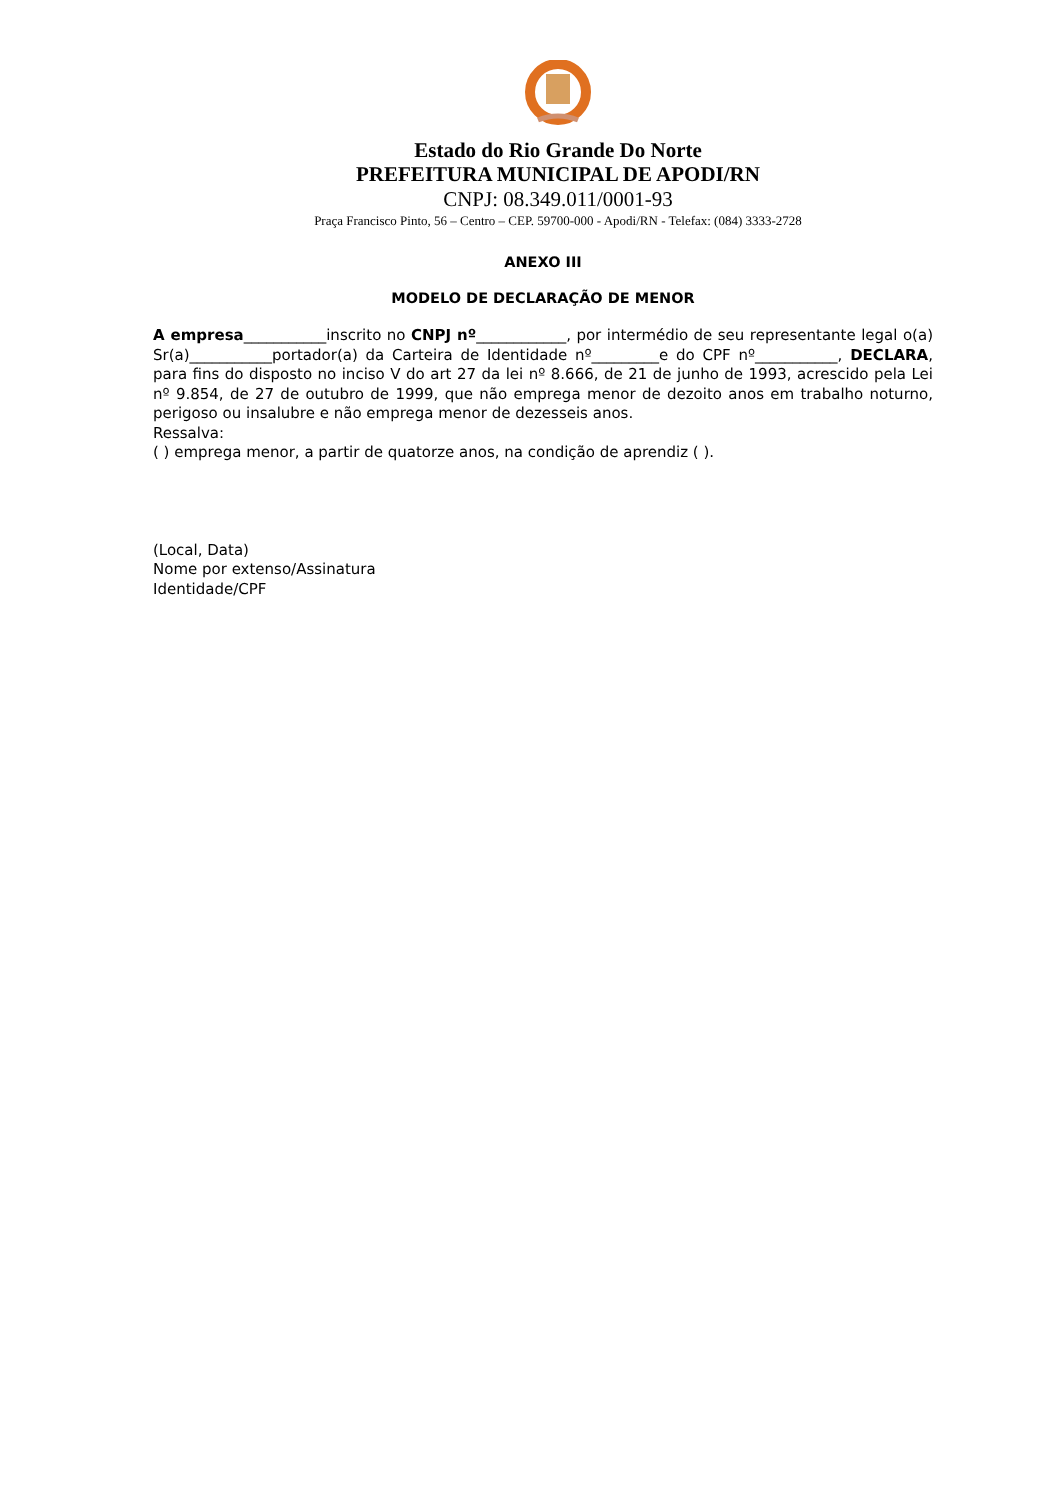Estado do Rio Grande Do Norte
PREFEITURA MUNICIPAL DE APODI/RN
CNPJ: 08.349.011/0001-93
Praça Francisco Pinto, 56 – Centro – CEP. 59700-000 - Apodi/RN - Telefax: (084) 3333-2728
ANEXO III
MODELO DE DECLARAÇÃO DE MENOR
A empresa___________inscrito no CNPJ nº____________, por intermédio de seu representante legal o(a) Sr(a)___________portador(a) da Carteira de Identidade nº_________e do CPF nº___________, DECLARA, para fins do disposto no inciso V do art 27 da lei nº 8.666, de 21 de junho de 1993, acrescido pela Lei nº 9.854, de 27 de outubro de 1999, que não emprega menor de dezoito anos em trabalho noturno, perigoso ou insalubre e não emprega menor de dezesseis anos.
Ressalva:
( ) emprega menor, a partir de quatorze anos, na condição de aprendiz ( ).
(Local, Data)
Nome por extenso/Assinatura
Identidade/CPF